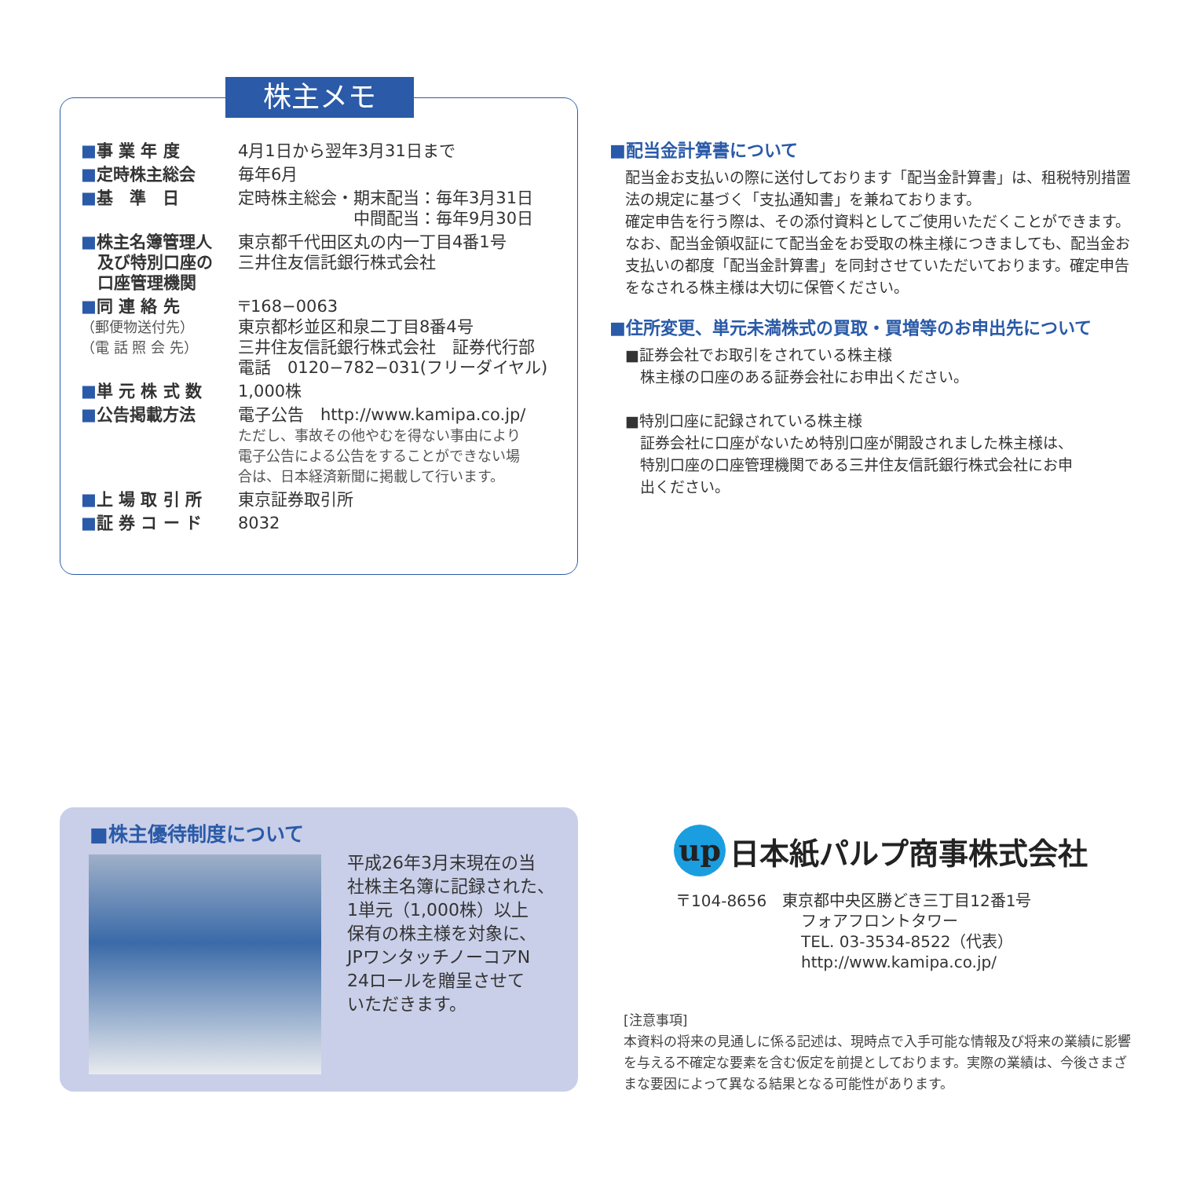株主メモ
| ■ 事 業 年 度 | 4月1日から翌年3月31日まで |
| ■ 定時株主総会 | 毎年6月 |
| ■ 基 準 日 | 定時株主総会・期末配当：毎年3月31日 中間配当：毎年9月30日 |
| ■ 株主名簿管理人 及び特別口座の 口座管理機関 | 東京都千代田区丸の内一丁目4番1号 三井住友信託銀行株式会社 |
| ■ 同 連 絡 先 （郵便物送付先） （電 話 照 会 先） | 〒168−0063 東京都杉並区和泉二丁目8番4号 三井住友信託銀行株式会社 証券代行部 電話 0120−782−031(フリーダイヤル) |
| ■ 単 元 株 式 数 | 1,000株 |
| ■ 公告掲載方法 | 電子公告 http://www.kamipa.co.jp/ ただし、事故その他やむを得ない事由により 電子公告による公告をすることができない場 合は、日本経済新聞に掲載して行います。 |
| ■ 上 場 取 引 所 | 東京証券取引所 |
| ■ 証 券 コ ー ド | 8032 |
■配当金計算書について
配当金お支払いの際に送付しております「配当金計算書」は、租税特別措置法の規定に基づく「支払通知書」を兼ねております。
確定申告を行う際は、その添付資料としてご使用いただくことができます。
なお、配当金領収証にて配当金をお受取の株主様につきましても、配当金お支払いの都度「配当金計算書」を同封させていただいております。確定申告をなされる株主様は大切に保管ください。
■住所変更、単元未満株式の買取・買増等のお申出先について
■証券会社でお取引をされている株主様
　株主様の口座のある証券会社にお申出ください。
■特別口座に記録されている株主様
　証券会社に口座がないため特別口座が開設されました株主様は、
　特別口座の口座管理機関である三井住友信託銀行株式会社にお申
　出ください。
■株主優待制度について
平成26年3月末現在の当
社株主名簿に記録された、
1単元（1,000株）以上
保有の株主様を対象に、
JPワンタッチノーコアN
24ロールを贈呈させて
いただきます。
up 日本紙パルプ商事株式会社
〒104-8656　東京都中央区勝どき三丁目12番1号
　　　　　　　　フォアフロントタワー
　　　　　　　　TEL. 03-3534-8522（代表）
　　　　　　　　http://www.kamipa.co.jp/
[注意事項]
本資料の将来の見通しに係る記述は、現時点で入手可能な情報及び将来の業績に影響を与える不確定な要素を含む仮定を前提としております。実際の業績は、今後さまざまな要因によって異なる結果となる可能性があります。